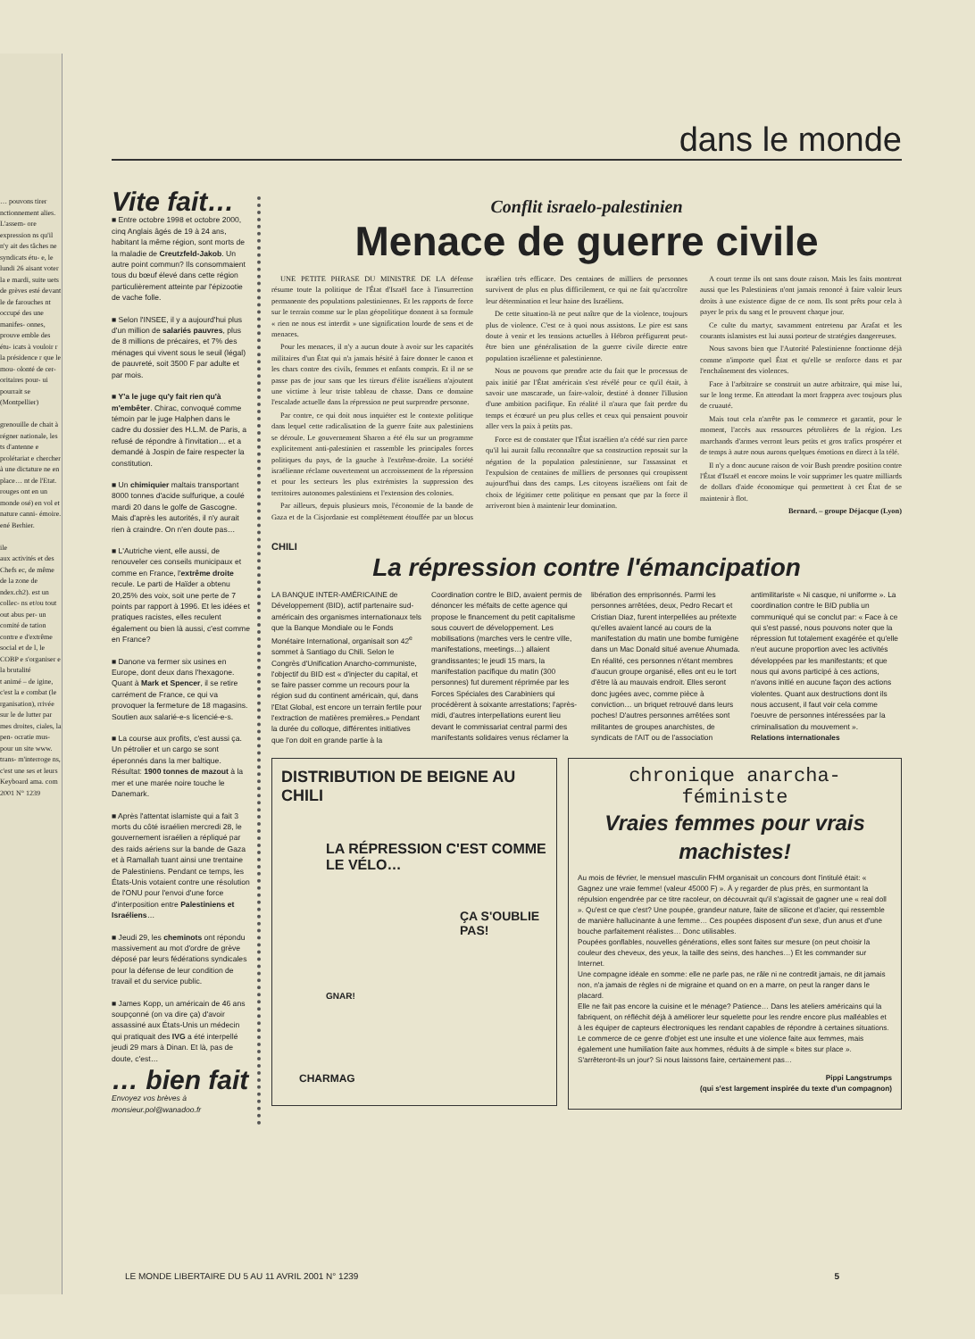… pouvons tirer nctionnement alies. L'assem- ore expression ns qu'il n'y ait des tâches ne syndicats étu- e, le lundi 26 aisant voter la e mardi, suite uets de grèves esté devant le de farouches nt occupé des une manifes- onnes, prouve emble des étu- icats à vouloir r la présidence r que le mou- olonté de cer- oritaires pour- ui pourrait se (Montpellier)
grenouille de chait à régner nationale, les ts d'antenne e prolétariat e chercher à une dictature ne en place… nt de l'Etat. rouges ont en un monde osé) en vol et nature canni- émoire. ené Berhier.
ile
aux activités et des Chefs ec, de même de la zone de ndex.ch2). est un collec- ns et/ou tout out abus per- un comité de tation contre e d'extrême social et de l, le COBP e s'organiser e la brutalité
t animé – de igine, c'est la e combat (le rganisation), rrivée sur le de lutter par mes droites, ciales, la pen- ocratie mus- pour un site www. trans- m'interroge ns, c'est une ses et leurs
Keyboard ama. com
2001 N° 1239
dans le monde
Vite fait…
■ Entre octobre 1998 et octobre 2000, cinq Anglais âgés de 19 à 24 ans, habitant la même région, sont morts de la maladie de Creutzfeld-Jakob. Un autre point commun? Ils consommaient tous du bœuf élevé dans cette région particulièrement atteinte par l'épizootie de vache folle.
■ Selon l'INSEE, il y a aujourd'hui plus d'un million de salariés pauvres, plus de 8 millions de précaires, et 7% des ménages qui vivent sous le seuil (légal) de pauvreté, soit 3500 F par adulte et par mois.
■ Y'a le juge qu'y fait rien qu'à m'embêter. Chirac, convoqué comme témoin par le juge Halphen dans le cadre du dossier des H.L.M. de Paris, a refusé de répondre à l'invitation… et a demandé à Jospin de faire respecter la constitution.
■ Un chimiquier maltais transportant 8000 tonnes d'acide sulfurique, a coulé mardi 20 dans le golfe de Gascogne. Mais d'après les autorités, il n'y aurait rien à craindre. On n'en doute pas…
■ L'Autriche vient, elle aussi, de renouveler ces conseils municipaux et comme en France, l'extrême droite recule. Le parti de Haïder a obtenu 20,25% des voix, soit une perte de 7 points par rapport à 1996. Et les idées et pratiques racistes, elles reculent également ou bien là aussi, c'est comme en France?
■ Danone va fermer six usines en Europe, dont deux dans l'hexagone. Quant à Mark et Spencer, il se retire carrément de France, ce qui va provoquer la fermeture de 18 magasins. Soutien aux salarié-e-s licencié-e-s.
■ La course aux profits, c'est aussi ça. Un pétrolier et un cargo se sont éperonnés dans la mer baltique. Résultat: 1900 tonnes de mazout à la mer et une marée noire touche le Danemark.
■ Après l'attentat islamiste qui a fait 3 morts du côté israélien mercredi 28, le gouvernement israélien a répliqué par des raids aériens sur la bande de Gaza et à Ramallah tuant ainsi une trentaine de Palestiniens. Pendant ce temps, les États-Unis votaient contre une résolution de l'ONU pour l'envoi d'une force d'interposition entre Palestiniens et Israéliens…
■ Jeudi 29, les cheminots ont répondu massivement au mot d'ordre de grève déposé par leurs fédérations syndicales pour la défense de leur condition de travail et du service public.
■ James Kopp, un américain de 46 ans soupçonné (on va dire ça) d'avoir assassiné aux États-Unis un médecin qui pratiquait des IVG a été interpellé jeudi 29 mars à Dinan. Et là, pas de doute, c'est…
… bien fait
Envoyez vos brèves à monsieur.pol@wanadoo.fr
Conflit israelo-palestinien
Menace de guerre civile
UNE PETITE PHRASE DU MINISTRE DE LA défense résume toute la politique de l'État d'Israël face à l'insurrection permanente des populations palestiniennes. Et les rapports de force sur le terrain comme sur le plan géopolitique donnent à sa formule « rien ne nous est interdit » une signification lourde de sens et de menaces.
Pour les menaces, il n'y a aucun doute à avoir sur les capacités militaires d'un État qui n'a jamais hésité à faire donner le canon et les chars contre des civils, femmes et enfants compris. Et il ne se passe pas de jour sans que les tireurs d'élite israéliens n'ajoutent une victime à leur triste tableau de chasse. Dans ce domaine l'escalade actuelle dans la répression ne peut surprendre personne.
Par contre, ce qui doit nous inquiéter est le contexte politique dans lequel cette radicalisation de la guerre faite aux palestiniens se déroule. Le gouvernement Sharon a été élu sur un programme explicitement anti-palestinien et rassemble les principales forces politiques du pays, de la gauche à l'extrême-droite. La société israélienne réclame ouvertement un accroissement de la répression et pour les secteurs les plus extrémistes la suppression des territoires autonomes palestiniens et l'extension des colonies.
Par ailleurs, depuis plusieurs mois, l'économie de la bande de Gaza et de la Cisjordanie est complètement étouffée par un blocus israélien très efficace. Des centaines de milliers de personnes survivent de plus en plus difficilement, ce qui ne fait qu'accroître leur détermination et leur haine des Israéliens.
De cette situation-là ne peut naître que de la violence, toujours plus de violence. C'est ce à quoi nous assistons. Le pire est sans doute à venir et les tensions actuelles à Hébron préfigurent peut-être bien une généralisation de la guerre civile directe entre population israélienne et palestinienne.
Nous ne pouvons que prendre acte du fait que le processus de paix initié par l'État américain s'est révélé pour ce qu'il était, à savoir une mascarade, un faire-valoir, destiné à donner l'illusion d'une ambition pacifique. En réalité il n'aura que fait perdre du temps et écœuré un peu plus celles et ceux qui pensaient pouvoir aller vers la paix à petits pas.
Force est de constater que l'État israélien n'a cédé sur rien parce qu'il lui aurait fallu reconnaître que sa construction reposait sur la négation de la population palestinienne, sur l'assassinat et l'expulsion de centaines de milliers de personnes qui croupissent aujourd'hui dans des camps. Les citoyens israéliens ont fait de choix de légitimer cette politique en pensant que par la force il arriveront bien à maintenir leur domination.
A court terme ils ont sans doute raison. Mais les faits montrent aussi que les Palestiniens n'ont jamais renoncé à faire valoir leurs droits à une existence digne de ce nom. Ils sont prêts pour cela à payer le prix du sang et le prouvent chaque jour.
Ce culte du martyr, savamment entretenu par Arafat et les courants islamistes est lui aussi porteur de stratégies dangereuses.
Nous savons bien que l'Autorité Palestinienne fonctionne déjà comme n'importe quel État et qu'elle se renforce dans et par l'enchaînement des violences.
Face à l'arbitraire se construit un autre arbitraire, qui mise lui, sur le long terme. En attendant la mort frappera avec toujours plus de cruauté.
Mais tout cela n'arrête pas le commerce et garantit, pour le moment, l'accès aux ressources pétrolières de la région. Les marchands d'armes verront leurs petits et gros trafics prospérer et de temps à autre nous aurons quelques émotions en direct à la télé.
Il n'y a donc aucune raison de voir Bush prendre position contre l'État d'Israël et encore moins le voir supprimer les quatre milliards de dollars d'aide économique qui permettent à cet État de se maintenir à flot.
Bernard. – groupe Déjacque (Lyon)
CHILI
La répression contre l'émancipation
LA BANQUE INTER-AMÉRICAINE de Développement (BID), actif partenaire sud-américain des organismes internationaux tels que la Banque Mondiale ou le Fonds Monétaire International, organisait son 42<sup>e</sup> sommet à Santiago du Chili. Selon le Congrès d'Unification Anarcho-communiste, l'objectif du BID est « d'injecter du capital, et se faire passer comme un recours pour la région sud du continent américain, qui, dans l'Etat Global, est encore un terrain fertile pour l'extraction de matières premières.» Pendant la durée du colloque, différentes initiatives que l'on doit en grande partie à la Coordination contre le BID, avaient permis de dénoncer les méfaits de cette agence qui propose le financement du petit capitalisme sous couvert de développement. Les mobilisations (marches vers le centre ville, manifestations, meetings…) allaient grandissantes; le jeudi 15 mars, la manifestation pacifique du matin (300 personnes) fut durement réprimée par les Forces Spéciales des Carabiniers qui procédèrent à soixante arrestations; l'après-midi, d'autres interpellations eurent lieu devant le commissariat central parmi des manifestants solidaires venus réclamer la libération des emprisonnés. Parmi les personnes arrêtées, deux, Pedro Recart et Cristian Diaz, furent interpellées au prétexte qu'elles avaient lancé au cours de la manifestation du matin une bombe fumigène dans un Mac Donald situé avenue Ahumada. En réalité, ces personnes n'étant membres d'aucun groupe organisé, elles ont eu le tort d'être là au mauvais endroit. Elles seront donc jugées avec, comme pièce à conviction… un briquet retrouvé dans leurs poches! D'autres personnes arrêtées sont militantes de groupes anarchistes, de syndicats de l'AIT ou de l'association antimilitariste « Ni casque, ni uniforme ». La coordination contre le BID publia un communiqué qui se conclut par: « Face à ce qui s'est passé, nous pouvons noter que la répression fut totalement exagérée et qu'elle n'eut aucune proportion avec les activités développées par les manifestants; et que nous qui avons participé à ces actions, n'avons initié en aucune façon des actions violentes. Quant aux destructions dont ils nous accusent, il faut voir cela comme l'oeuvre de personnes intéressées par la criminalisation du mouvement ».
Relations internationales
DISTRIBUTION DE BEIGNE AU CHILI
LA RÉPRESSION C'EST COMME LE VÉLO…
ÇA S'OUBLIE PAS!
GNAR!
CHARMAG
chronique anarcha-féministe
Vraies femmes pour vrais machistes!
Au mois de février, le mensuel masculin FHM organisait un concours dont l'intitulé était: « Gagnez une vraie femme! (valeur 45000 F) ». À y regarder de plus près, en surmontant la répulsion engendrée par ce titre racoleur, on découvrait qu'il s'agissait de gagner une « real doll ». Qu'est ce que c'est? Une poupée, grandeur nature, faite de silicone et d'acier, qui ressemble de manière hallucinante à une femme… Ces poupées disposent d'un sexe, d'un anus et d'une bouche parfaitement réalistes… Donc utilisables.
Poupées gonflables, nouvelles générations, elles sont faites sur mesure (on peut choisir la couleur des cheveux, des yeux, la taille des seins, des hanches…) Et les commander sur Internet.
Une compagne idéale en somme: elle ne parle pas, ne râle ni ne contredit jamais, ne dit jamais non, n'a jamais de règles ni de migraine et quand on en a marre, on peut la ranger dans le placard.
Elle ne fait pas encore la cuisine et le ménage? Patience… Dans les ateliers américains qui la fabriquent, on réfléchit déjà à améliorer leur squelette pour les rendre encore plus malléables et à les équiper de capteurs électroniques les rendant capables de répondre à certaines situations.
Le commerce de ce genre d'objet est une insulte et une violence faite aux femmes, mais également une humiliation faite aux hommes, réduits à de simple « bites sur place ».
S'arrêteront-ils un jour? Si nous laissons faire, certainement pas…
Pippi Langstrumps
(qui s'est largement inspirée du texte d'un compagnon)
LE MONDE LIBERTAIRE DU 5 AU 11 AVRIL 2001 N° 1239 5